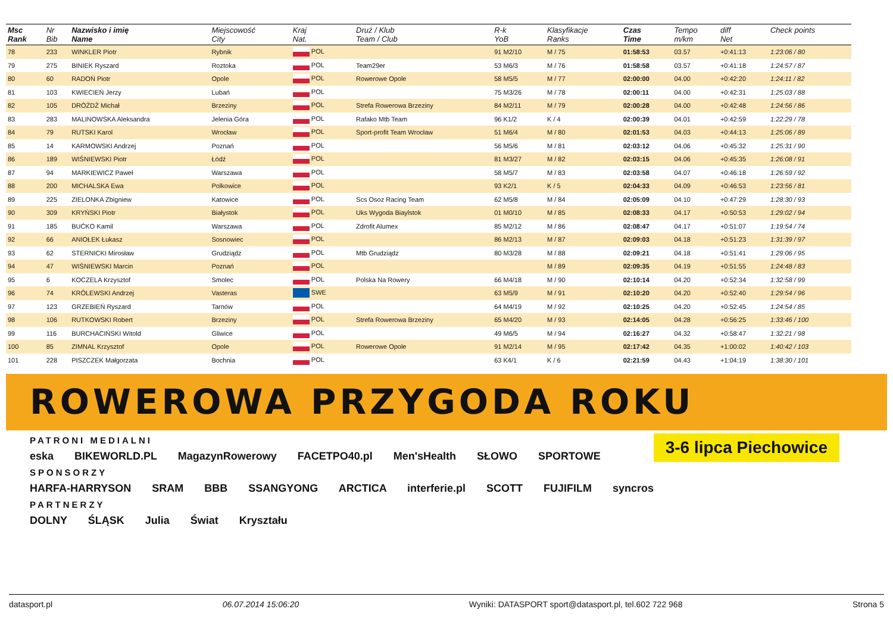| Msc Rank | Nr Bib | Nazwisko i imię Name | Miejscowość City | Kraj Nat. | Druż / Klub Team / Club | R-k YoB | Klasyfikacje Ranks | Czas Time | Tempo m/km | diff Net | Check points |
| --- | --- | --- | --- | --- | --- | --- | --- | --- | --- | --- | --- |
| 78 | 233 | WINKLER Piotr | Rybnik | POL | | 91 M2/10 | M / 75 | 01:58:53 | 03.57 | +0:41:13 | 1:23:06 / 80 |
| 79 | 275 | BINIEK Ryszard | Roztoka | POL | Team29er | 53 M6/3 | M / 76 | 01:58:58 | 03.57 | +0:41:18 | 1:24:57 / 87 |
| 80 | 60 | RADOŃ Piotr | Opole | POL | Rowerowe Opole | 58 M5/5 | M / 77 | 02:00:00 | 04.00 | +0:42:20 | 1:24:11 / 82 |
| 81 | 103 | KWIECIEŃ Jerzy | Lubań | POL | | 75 M3/26 | M / 78 | 02:00:11 | 04.00 | +0:42:31 | 1:25:03 / 88 |
| 82 | 105 | DRÓŻDŻ Michał | Brzeziny | POL | Strefa Rowerowa Brzeziny | 84 M2/11 | M / 79 | 02:00:28 | 04.00 | +0:42:48 | 1:24:56 / 86 |
| 83 | 283 | MALINOWSKA Aleksandra | Jelenia Góra | POL | Rafako Mtb Team | 96 K1/2 | K / 4 | 02:00:39 | 04.01 | +0:42:59 | 1:22:29 / 78 |
| 84 | 79 | RUTSKI Karol | Wrocław | POL | Sport-profit Team Wrocław | 51 M6/4 | M / 80 | 02:01:53 | 04.03 | +0:44:13 | 1:25:06 / 89 |
| 85 | 14 | KARMOWSKI Andrzej | Poznań | POL | | 56 M5/6 | M / 81 | 02:03:12 | 04.06 | +0:45:32 | 1:25:31 / 90 |
| 86 | 189 | WIŚNIEWSKI Piotr | Łódź | POL | | 81 M3/27 | M / 82 | 02:03:15 | 04.06 | +0:45:35 | 1:26:08 / 91 |
| 87 | 94 | MARKIEWICZ Paweł | Warszawa | POL | | 58 M5/7 | M / 83 | 02:03:58 | 04.07 | +0:46:18 | 1:26:59 / 92 |
| 88 | 200 | MICHALSKA Ewa | Polkowice | POL | | 93 K2/1 | K / 5 | 02:04:33 | 04.09 | +0:46:53 | 1:23:56 / 81 |
| 89 | 225 | ZIELONKA Zbigniew | Katowice | POL | Scs Osoz Racing Team | 62 M5/8 | M / 84 | 02:05:09 | 04.10 | +0:47:29 | 1:28:30 / 93 |
| 90 | 309 | KRYŃSKI Piotr | Białystok | POL | Uks Wygoda Biaylstok | 01 M0/10 | M / 85 | 02:08:33 | 04.17 | +0:50:53 | 1:29:02 / 94 |
| 91 | 185 | BUĆKO Kamil | Warszawa | POL | Zdrofit Alumex | 85 M2/12 | M / 86 | 02:08:47 | 04.17 | +0:51:07 | 1:19:54 / 74 |
| 92 | 66 | ANIOŁEK Łukasz | Sosnowiec | POL | | 86 M2/13 | M / 87 | 02:09:03 | 04.18 | +0:51:23 | 1:31:39 / 97 |
| 93 | 62 | STERNICKI Mirosław | Grudziądz | POL | Mtb Grudziądz | 80 M3/28 | M / 88 | 02:09:21 | 04.18 | +0:51:41 | 1:29:06 / 95 |
| 94 | 47 | WIŚNIEWSKI Marcin | Poznań | POL | | | M / 89 | 02:09:35 | 04.19 | +0:51:55 | 1:24:48 / 83 |
| 95 | 6 | KOCZELA Krzysztof | Smolec | POL | Polska Na Rowery | 66 M4/18 | M / 90 | 02:10:14 | 04.20 | +0:52:34 | 1:32:58 / 99 |
| 96 | 74 | KRÓLEWSKI Andrzej | Vasteras | SWE | | 63 M5/9 | M / 91 | 02:10:20 | 04.20 | +0:52:40 | 1:29:54 / 96 |
| 97 | 123 | GRZEBIEŃ Ryszard | Tarnów | POL | | 64 M4/19 | M / 92 | 02:10:25 | 04.20 | +0:52:45 | 1:24:54 / 85 |
| 98 | 106 | RUTKOWSKI Robert | Brzeziny | POL | Strefa Rowerowa Brzeziny | 65 M4/20 | M / 93 | 02:14:05 | 04.28 | +0:56:25 | 1:33:46 / 100 |
| 99 | 116 | BURCHACIŃSKI Witold | Gliwice | POL | | 49 M6/5 | M / 94 | 02:16:27 | 04.32 | +0:58:47 | 1:32:21 / 98 |
| 100 | 85 | ZIMNAL Krzysztof | Opole | POL | Rowerowe Opole | 91 M2/14 | M / 95 | 02:17:42 | 04.35 | +1:00:02 | 1:40:42 / 103 |
| 101 | 228 | PISZCZEK Małgorzata | Bochnia | POL | | 63 K4/1 | K / 6 | 02:21:59 | 04.43 | +1:04:19 | 1:38:30 / 101 |
ROWEROWA PRZYGODA ROKU
3-6 lipca Piechowice
PATRONI MEDIALNI
eska BIKEWORLD.PL MagazynRowerowy FACETPO40.pl Men'sHealth SŁOWO SPORTOWE
SPONSORZY
HARFA-HARRYSON SRAM BBB SSANGYONG ARCTICA interferie.pl SCOTT FUJIFILM syncros
PARTNERZY
DOLNY ŚLĄSK Julia Świat Kryształu
datasport.pl 06.07.2014 15:06:20 Wyniki: DATASPORT sport@datasport.pl, tel.602 722 968 Strona 5